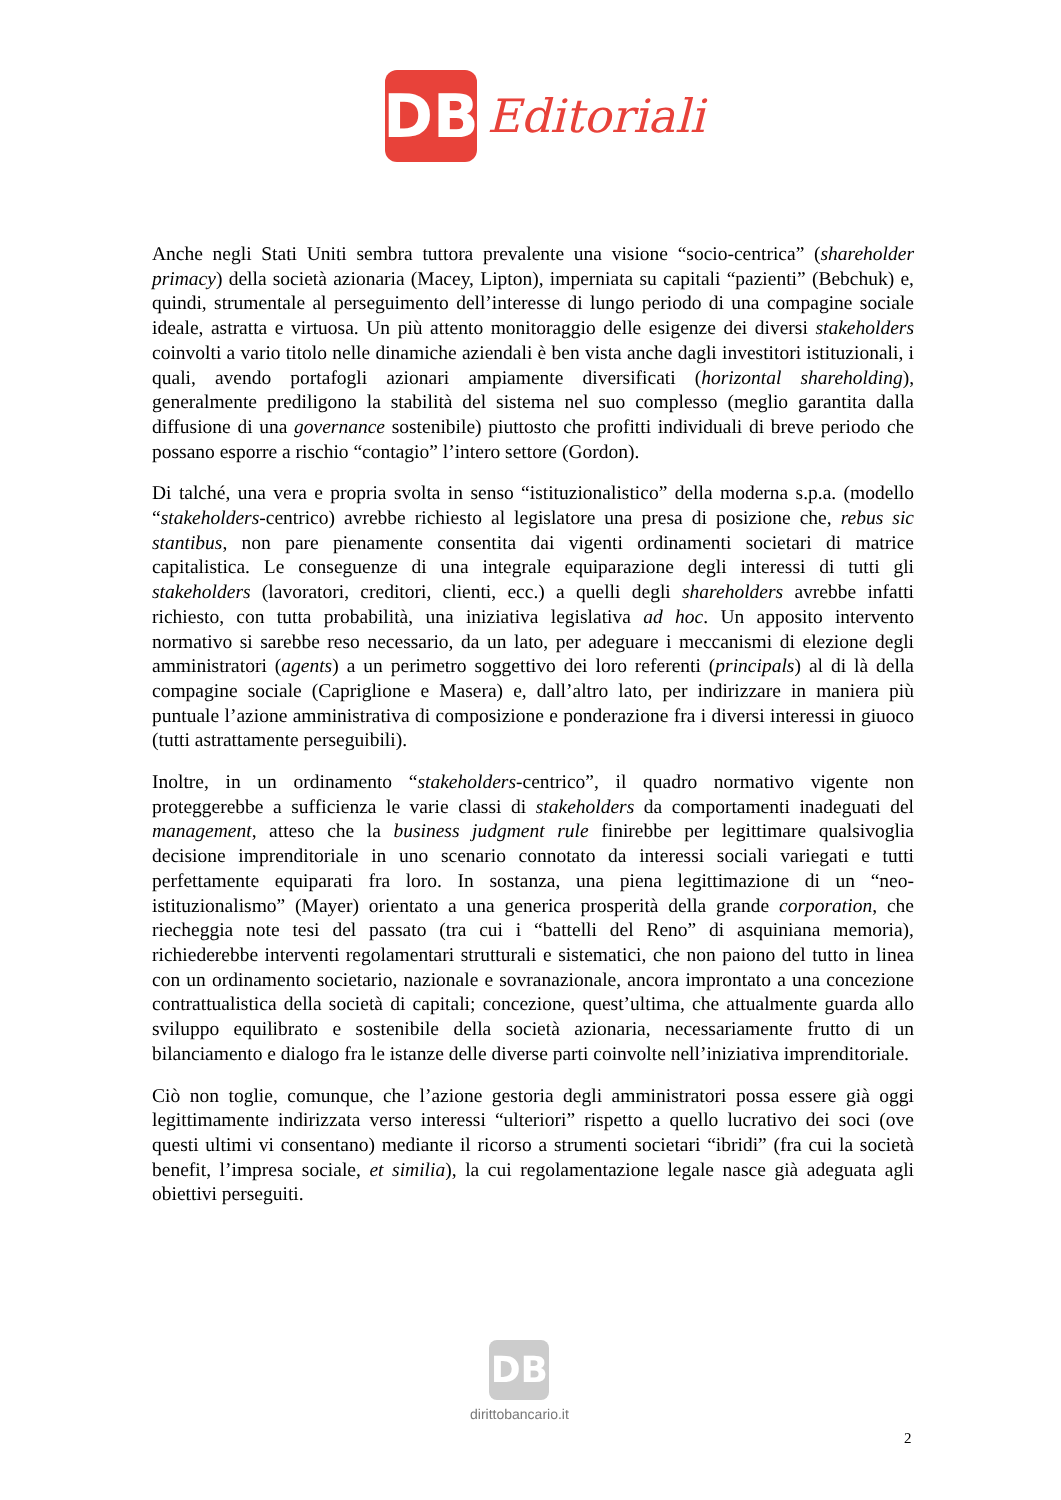DB
Editoriali
Anche negli Stati Uniti sembra tuttora prevalente una visione “socio-centrica” (shareholder primacy) della società azionaria (Macey, Lipton), imperniata su capitali “pazienti” (Bebchuk) e, quindi, strumentale al perseguimento dell’interesse di lungo periodo di una compagine sociale ideale, astratta e virtuosa. Un più attento monitoraggio delle esigenze dei diversi stakeholders coinvolti a vario titolo nelle dinamiche aziendali è ben vista anche dagli investitori istituzionali, i quali, avendo portafogli azionari ampiamente diversificati (horizontal shareholding), generalmente prediligono la stabilità del sistema nel suo complesso (meglio garantita dalla diffusione di una governance sostenibile) piuttosto che profitti individuali di breve periodo che possano esporre a rischio “contagio” l’intero settore (Gordon).
Di talché, una vera e propria svolta in senso “istituzionalistico” della moderna s.p.a. (modello “stakeholders-centrico) avrebbe richiesto al legislatore una presa di posizione che, rebus sic stantibus, non pare pienamente consentita dai vigenti ordinamenti societari di matrice capitalistica. Le conseguenze di una integrale equiparazione degli interessi di tutti gli stakeholders (lavoratori, creditori, clienti, ecc.) a quelli degli shareholders avrebbe infatti richiesto, con tutta probabilità, una iniziativa legislativa ad hoc. Un apposito intervento normativo si sarebbe reso necessario, da un lato, per adeguare i meccanismi di elezione degli amministratori (agents) a un perimetro soggettivo dei loro referenti (principals) al di là della compagine sociale (Capriglione e Masera) e, dall’altro lato, per indirizzare in maniera più puntuale l’azione amministrativa di composizione e ponderazione fra i diversi interessi in giuoco (tutti astrattamente perseguibili).
Inoltre, in un ordinamento “stakeholders-centrico”, il quadro normativo vigente non proteggerebbe a sufficienza le varie classi di stakeholders da comportamenti inadeguati del management, atteso che la business judgment rule finirebbe per legittimare qualsivoglia decisione imprenditoriale in uno scenario connotato da interessi sociali variegati e tutti perfettamente equiparati fra loro. In sostanza, una piena legittimazione di un “neo-istituzionalismo” (Mayer) orientato a una generica prosperità della grande corporation, che riecheggia note tesi del passato (tra cui i “battelli del Reno” di asquiniana memoria), richiederebbe interventi regolamentari strutturali e sistematici, che non paiono del tutto in linea con un ordinamento societario, nazionale e sovranazionale, ancora improntato a una concezione contrattualistica della società di capitali; concezione, quest’ultima, che attualmente guarda allo sviluppo equilibrato e sostenibile della società azionaria, necessariamente frutto di un bilanciamento e dialogo fra le istanze delle diverse parti coinvolte nell’iniziativa imprenditoriale.
Ciò non toglie, comunque, che l’azione gestoria degli amministratori possa essere già oggi legittimamente indirizzata verso interessi “ulteriori” rispetto a quello lucrativo dei soci (ove questi ultimi vi consentano) mediante il ricorso a strumenti societari “ibridi” (fra cui la società benefit, l’impresa sociale, et similia), la cui regolamentazione legale nasce già adeguata agli obiettivi perseguiti.
DB
dirittobancario.it
2